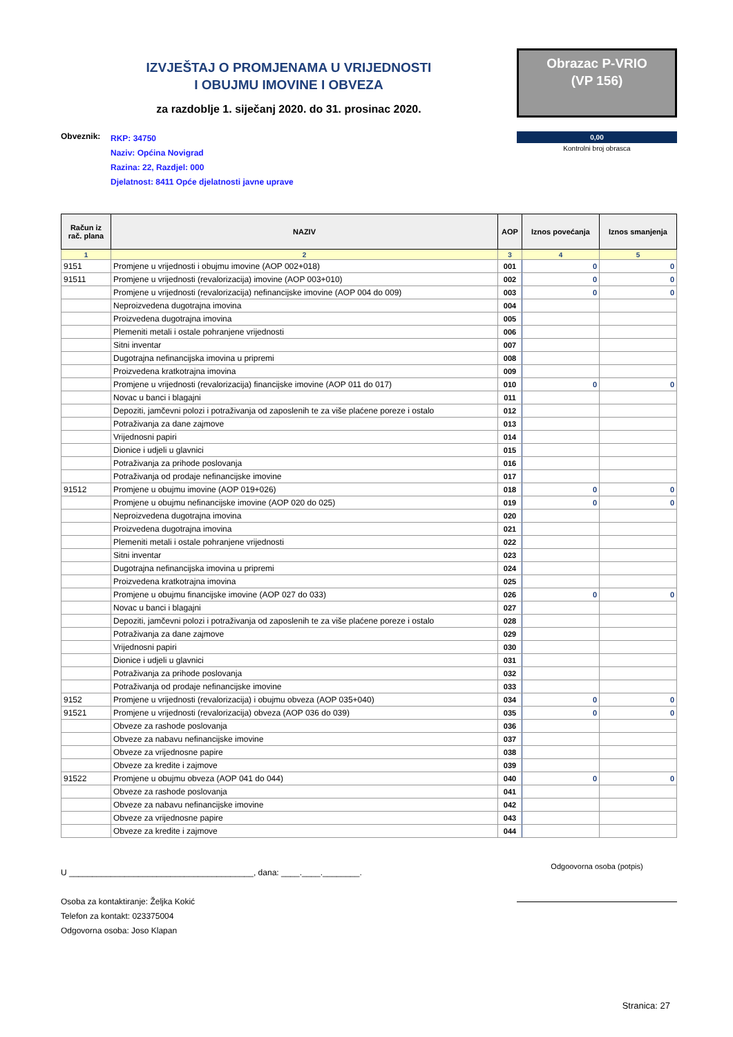IZVJEŠTAJ O PROMJENAMA U VRIJEDNOSTI
I OBUJMU IMOVINE I OBVEZA
za razdoblje 1. siječanj 2020. do 31. prosinac 2020.
Obrazac P-VRIO
(VP 156)
Obveznik:
RKP: 34750
Naziv: Općina Novigrad
Razina: 22, Razdjel: 000
Djelatnost: 8411 Opće djelatnosti javne uprave
0,00
Kontrolni broj obrasca
| Račun iz rač. plana | NAZIV | AOP | Iznos povećanja | Iznos smanjenja |
| --- | --- | --- | --- | --- |
| 1 | 2 | 3 | 4 | 5 |
| 9151 | Promjene u vrijednosti i obujmu imovine (AOP 002+018) | 001 | 0 | 0 |
| 91511 | Promjene u vrijednosti (revalorizacija) imovine (AOP 003+010) | 002 | 0 | 0 |
| | Promjene u vrijednosti (revalorizacija) nefinancijske imovine (AOP 004 do 009) | 003 | 0 | 0 |
| | Neproizvedena dugotrajna imovina | 004 | | |
| | Proizvedena dugotrajna imovina | 005 | | |
| | Plemeniti metali i ostale pohranjene vrijednosti | 006 | | |
| | Sitni inventar | 007 | | |
| | Dugotrajna nefinancijska imovina u pripremi | 008 | | |
| | Proizvedena kratkotrajna imovina | 009 | | |
| | Promjene u vrijednosti (revalorizacija) financijske imovine (AOP 011 do 017) | 010 | 0 | 0 |
| | Novac u banci i blagajni | 011 | | |
| | Depoziti, jamčevni polozi i potraživanja od zaposlenih te za više plaćene poreze i ostalo | 012 | | |
| | Potraživanja za dane zajmove | 013 | | |
| | Vrijednosni papiri | 014 | | |
| | Dionice i udjeli u glavnici | 015 | | |
| | Potraživanja za prihode poslovanja | 016 | | |
| | Potraživanja od prodaje nefinancijske imovine | 017 | | |
| 91512 | Promjene u obujmu imovine (AOP 019+026) | 018 | 0 | 0 |
| | Promjene u obujmu nefinancijske imovine (AOP 020 do 025) | 019 | 0 | 0 |
| | Neproizvedena dugotrajna imovina | 020 | | |
| | Proizvedena dugotrajna imovina | 021 | | |
| | Plemeniti metali i ostale pohranjene vrijednosti | 022 | | |
| | Sitni inventar | 023 | | |
| | Dugotrajna nefinancijska imovina u pripremi | 024 | | |
| | Proizvedena kratkotrajna imovina | 025 | | |
| | Promjene u obujmu financijske imovine (AOP 027 do 033) | 026 | 0 | 0 |
| | Novac u banci i blagajni | 027 | | |
| | Depoziti, jamčevni polozi i potraživanja od zaposlenih te za više plaćene poreze i ostalo | 028 | | |
| | Potraživanja za dane zajmove | 029 | | |
| | Vrijednosni papiri | 030 | | |
| | Dionice i udjeli u glavnici | 031 | | |
| | Potraživanja za prihode poslovanja | 032 | | |
| | Potraživanja od prodaje nefinancijske imovine | 033 | | |
| 9152 | Promjene u vrijednosti (revalorizacija) i obujmu obveza (AOP 035+040) | 034 | 0 | 0 |
| 91521 | Promjene u vrijednosti (revalorizacija) obveza (AOP 036 do 039) | 035 | 0 | 0 |
| | Obveze za rashode poslovanja | 036 | | |
| | Obveze za nabavu nefinancijske imovine | 037 | | |
| | Obveze za vrijednosne papire | 038 | | |
| | Obveze za kredite i zajmove | 039 | | |
| 91522 | Promjene u obujmu obveza (AOP 041 do 044) | 040 | 0 | 0 |
| | Obveze za rashode poslovanja | 041 | | |
| | Obveze za nabavu nefinancijske imovine | 042 | | |
| | Obveze za vrijednosne papire | 043 | | |
| | Obveze za kredite i zajmove | 044 | | |
U ________________________________________, dana: ____.____.________.
Osoba za kontaktiranje: Željka Kokić
Telefon za kontakt: 023375004
Odgovorna osoba: Joso Klapan
Odgoovorna osoba (potpis)
Stranica: 27